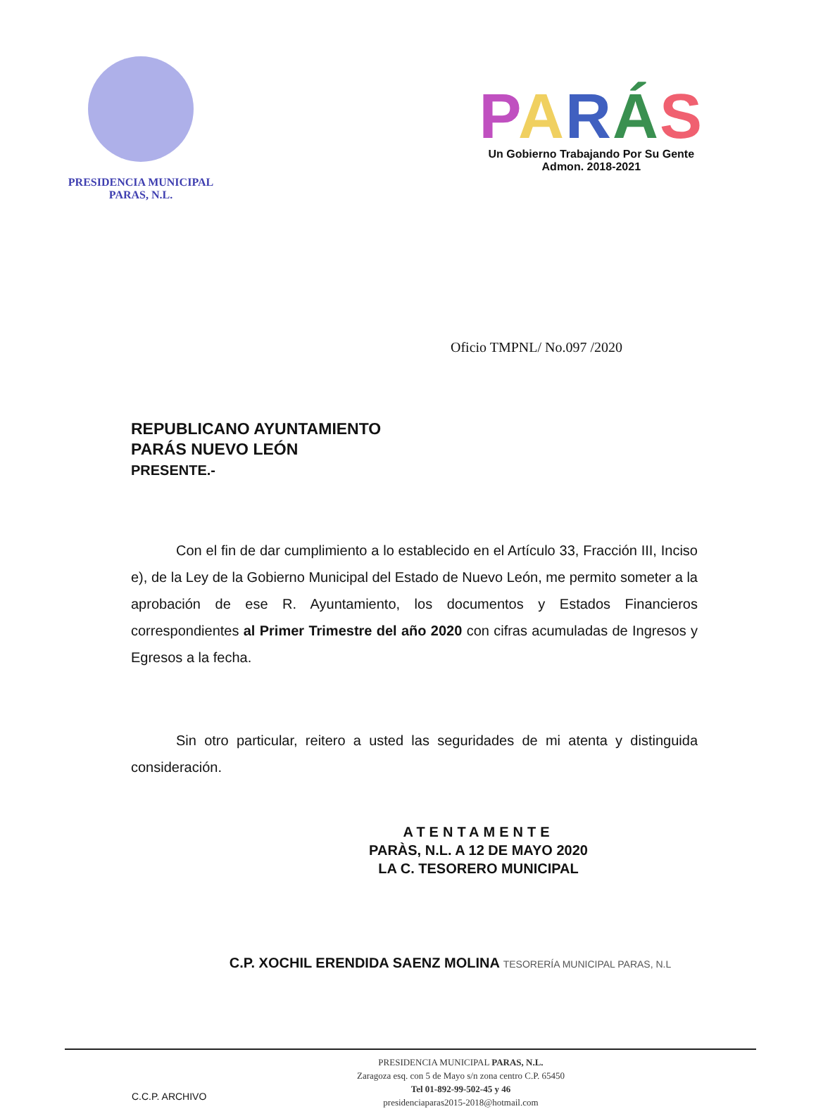PRESIDENCIA MUNICIPAL
PARAS, N.L.
PARÁS
Un Gobierno Trabajando Por Su Gente
Admon. 2018-2021
Oficio TMPNL/ No.097 /2020
REPUBLICANO AYUNTAMIENTO
PARÁS NUEVO LEÓN
PRESENTE.-
Con el fin de dar cumplimiento a lo establecido en el Artículo 33, Fracción III, Inciso e), de la Ley de la Gobierno Municipal del Estado de Nuevo León, me permito someter a la aprobación de ese R. Ayuntamiento, los documentos y Estados Financieros correspondientes al Primer Trimestre del año 2020 con cifras acumuladas de Ingresos y Egresos a la fecha.
Sin otro particular, reitero a usted las seguridades de mi atenta y distinguida consideración.
ATENTAMENTE
PARÀS, N.L. A 12 DE MAYO 2020
LA C. TESORERO MUNICIPAL
C.P. XOCHIL ERENDIDA SAENZ MOLINA TESORERÍA MUNICIPAL PARAS, N.L
C.C.P. ARCHIVO
PRESIDENCIA MUNICIPAL PARAS, N.L.
Zaragoza esq. con 5 de Mayo s/n zona centro C.P. 65450
Tel 01-892-99-502-45 y 46
presidenciaparas2015-2018@hotmail.com